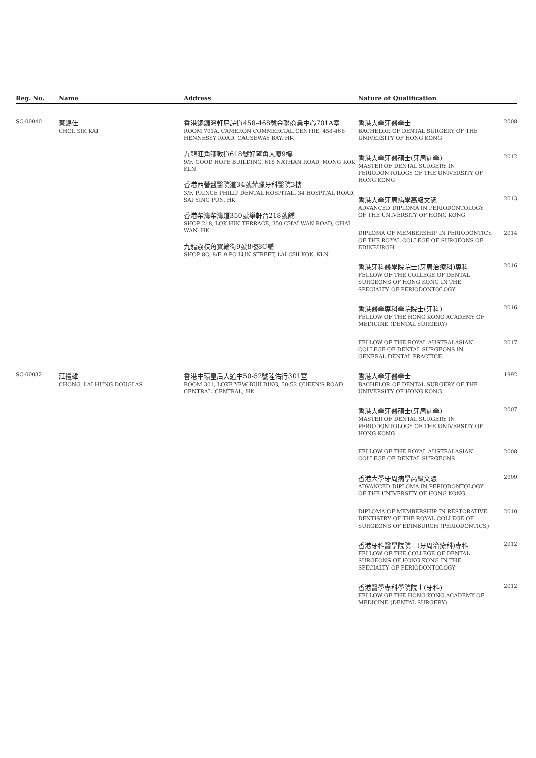| Reg. No. | Name | Address | Nature of Qualification |
| --- | --- | --- | --- |
| SC-00040 | 蔡錫佳 CHOI, SIK KAI | 香港銅鑼灣軒尼詩道458-468號金聯商業中心701A室 ROOM 701A, CAMERON COMMERCIAL CENTRE, 458-468 HENNESSY ROAD, CAUSEWAY BAY, HK 九龍旺角彌敦道618號好望角大廈9樓 9/F, GOOD HOPE BUILDING, 618 NATHAN ROAD, MONG KOK, KLN 香港西營盤醫院道34號菲臘牙科醫院3樓 3/F, PRINCE PHILIP DENTAL HOSPITAL, 34 HOSPITAL ROAD, SAI YING PUN, HK 香港柴灣柴灣道350號樂軒台218號舖 SHOP 218, LOK HIN TERRACE, 350 CHAI WAN ROAD, CHAI WAN, HK 九龍荔枝角寶輪街9號8樓8C舖 SHOP 8C, 8/F, 9 PO LUN STREET, LAI CHI KOK, KLN | 香港大學牙醫學士 BACHELOR OF DENTAL SURGERY OF THE UNIVERSITY OF HONG KONG 2008 香港大學牙醫碩士(牙周病學) MASTER OF DENTAL SURGERY IN PERIODONTOLOGY OF THE UNIVERSITY OF HONG KONG 2012 香港大學牙周病學高級文憑 ADVANCED DIPLOMA IN PERIODONTOLOGY OF THE UNIVERSITY OF HONG KONG 2013 DIPLOMA OF MEMBERSHIP IN PERIODONTICS OF THE ROYAL COLLEGE OF SURGEONS OF EDINBURGH 2014 香港牙科醫學院院士(牙周治療科)專科 FELLOW OF THE COLLEGE OF DENTAL SURGEONS OF HONG KONG IN THE SPECIALTY OF PERIODONTOLOGY 2016 香港醫學專科學院院士(牙科) FELLOW OF THE HONG KONG ACADEMY OF MEDICINE (DENTAL SURGERY) 2016 FELLOW OF THE ROYAL AUSTRALASIAN COLLEGE OF DENTAL SURGEONS IN GENERAL DENTAL PRACTICE 2017 |
| SC-00032 | 莊禮雄 CHONG, LAI HUNG DOUGLAS | 香港中環皇后大道中50-52號陸佑行301室 ROOM 301, LOKE YEW BUILDING, 50-52 QUEEN'S ROAD CENTRAL, CENTRAL, HK | 香港大學牙醫學士 BACHELOR OF DENTAL SURGERY OF THE UNIVERSITY OF HONG KONG 1992 香港大學牙醫碩士(牙周病學) MASTER OF DENTAL SURGERY IN PERIODONTOLOGY OF THE UNIVERSITY OF HONG KONG 2007 FELLOW OF THE ROYAL AUSTRALASIAN COLLEGE OF DENTAL SURGEONS 2008 香港大學牙周病學高級文憑 ADVANCED DIPLOMA IN PERIODONTOLOGY OF THE UNIVERSITY OF HONG KONG 2009 DIPLOMA OF MEMBERSHIP IN RESTORATIVE DENTISTRY OF THE ROYAL COLLEGE OF SURGEONS OF EDINBURGH (PERIODONTICS) 2010 香港牙科醫學院院士(牙周治療科)專科 FELLOW OF THE COLLEGE OF DENTAL SURGEONS OF HONG KONG IN THE SPECIALTY OF PERIODONTOLOGY 2012 香港醫學專科學院院士(牙科) FELLOW OF THE HONG KONG ACADEMY OF MEDICINE (DENTAL SURGERY) 2012 |